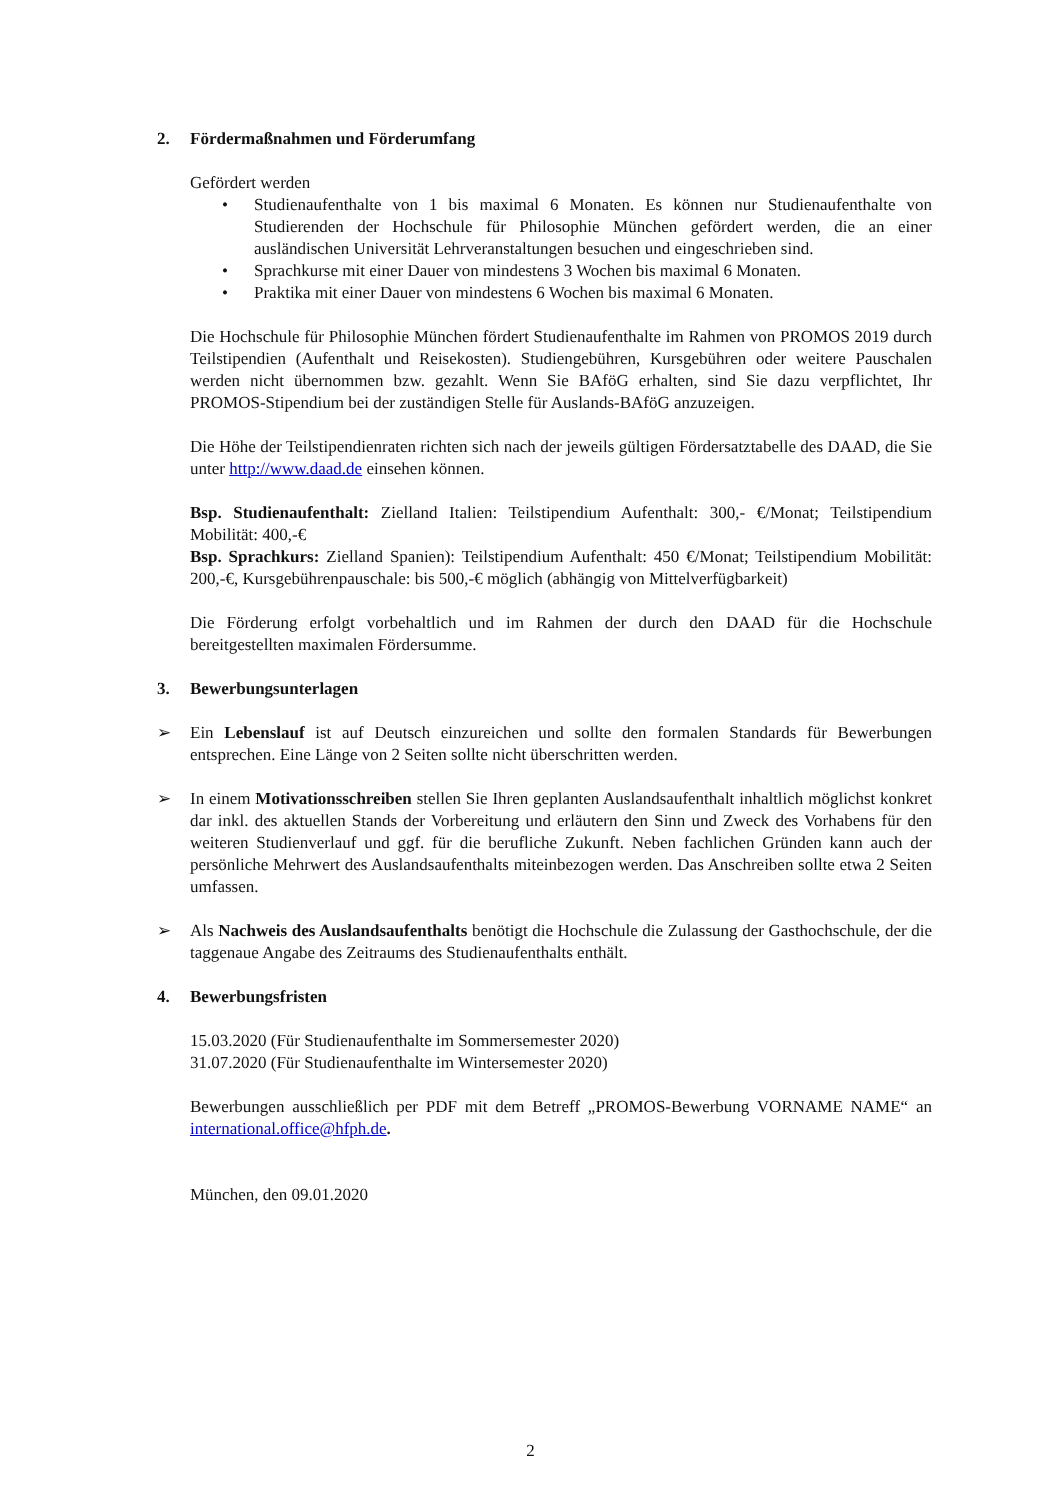2. Fördermaßnahmen und Förderumfang
Gefördert werden
• Studienaufenthalte von 1 bis maximal 6 Monaten. Es können nur Studienaufenthalte von Studierenden der Hochschule für Philosophie München gefördert werden, die an einer ausländischen Universität Lehrveranstaltungen besuchen und eingeschrieben sind.
• Sprachkurse mit einer Dauer von mindestens 3 Wochen bis maximal 6 Monaten.
• Praktika mit einer Dauer von mindestens 6 Wochen bis maximal 6 Monaten.
Die Hochschule für Philosophie München fördert Studienaufenthalte im Rahmen von PROMOS 2019 durch Teilstipendien (Aufenthalt und Reisekosten). Studiengebühren, Kursgebühren oder weitere Pauschalen werden nicht übernommen bzw. gezahlt. Wenn Sie BAföG erhalten, sind Sie dazu verpflichtet, Ihr PROMOS-Stipendium bei der zuständigen Stelle für Auslands-BAföG anzuzeigen.
Die Höhe der Teilstipendienraten richten sich nach der jeweils gültigen Fördersatztabelle des DAAD, die Sie unter http://www.daad.de einsehen können.
Bsp. Studienaufenthalt: Zielland Italien: Teilstipendium Aufenthalt: 300,- €/Monat; Teilstipendium Mobilität: 400,-€
Bsp. Sprachkurs: Zielland Spanien): Teilstipendium Aufenthalt: 450 €/Monat; Teilstipendium Mobilität: 200,-€, Kursgebührenpauschale: bis 500,-€ möglich (abhängig von Mittelverfügbarkeit)
Die Förderung erfolgt vorbehaltlich und im Rahmen der durch den DAAD für die Hochschule bereitgestellten maximalen Fördersumme.
3. Bewerbungsunterlagen
➢ Ein Lebenslauf ist auf Deutsch einzureichen und sollte den formalen Standards für Bewerbungen entsprechen. Eine Länge von 2 Seiten sollte nicht überschritten werden.
➢ In einem Motivationsschreiben stellen Sie Ihren geplanten Auslandsaufenthalt inhaltlich möglichst konkret dar inkl. des aktuellen Stands der Vorbereitung und erläutern den Sinn und Zweck des Vorhabens für den weiteren Studienverlauf und ggf. für die berufliche Zukunft. Neben fachlichen Gründen kann auch der persönliche Mehrwert des Auslandsaufenthalts miteinbezogen werden. Das Anschreiben sollte etwa 2 Seiten umfassen.
➢ Als Nachweis des Auslandsaufenthalts benötigt die Hochschule die Zulassung der Gasthochschule, der die taggenaue Angabe des Zeitraums des Studienaufenthalts enthält.
4. Bewerbungsfristen
15.03.2020 (Für Studienaufenthalte im Sommersemester 2020)
31.07.2020 (Für Studienaufenthalte im Wintersemester 2020)
Bewerbungen ausschließlich per PDF mit dem Betreff „PROMOS-Bewerbung VORNAME NAME“ an international.office@hfph.de.
München, den 09.01.2020
2